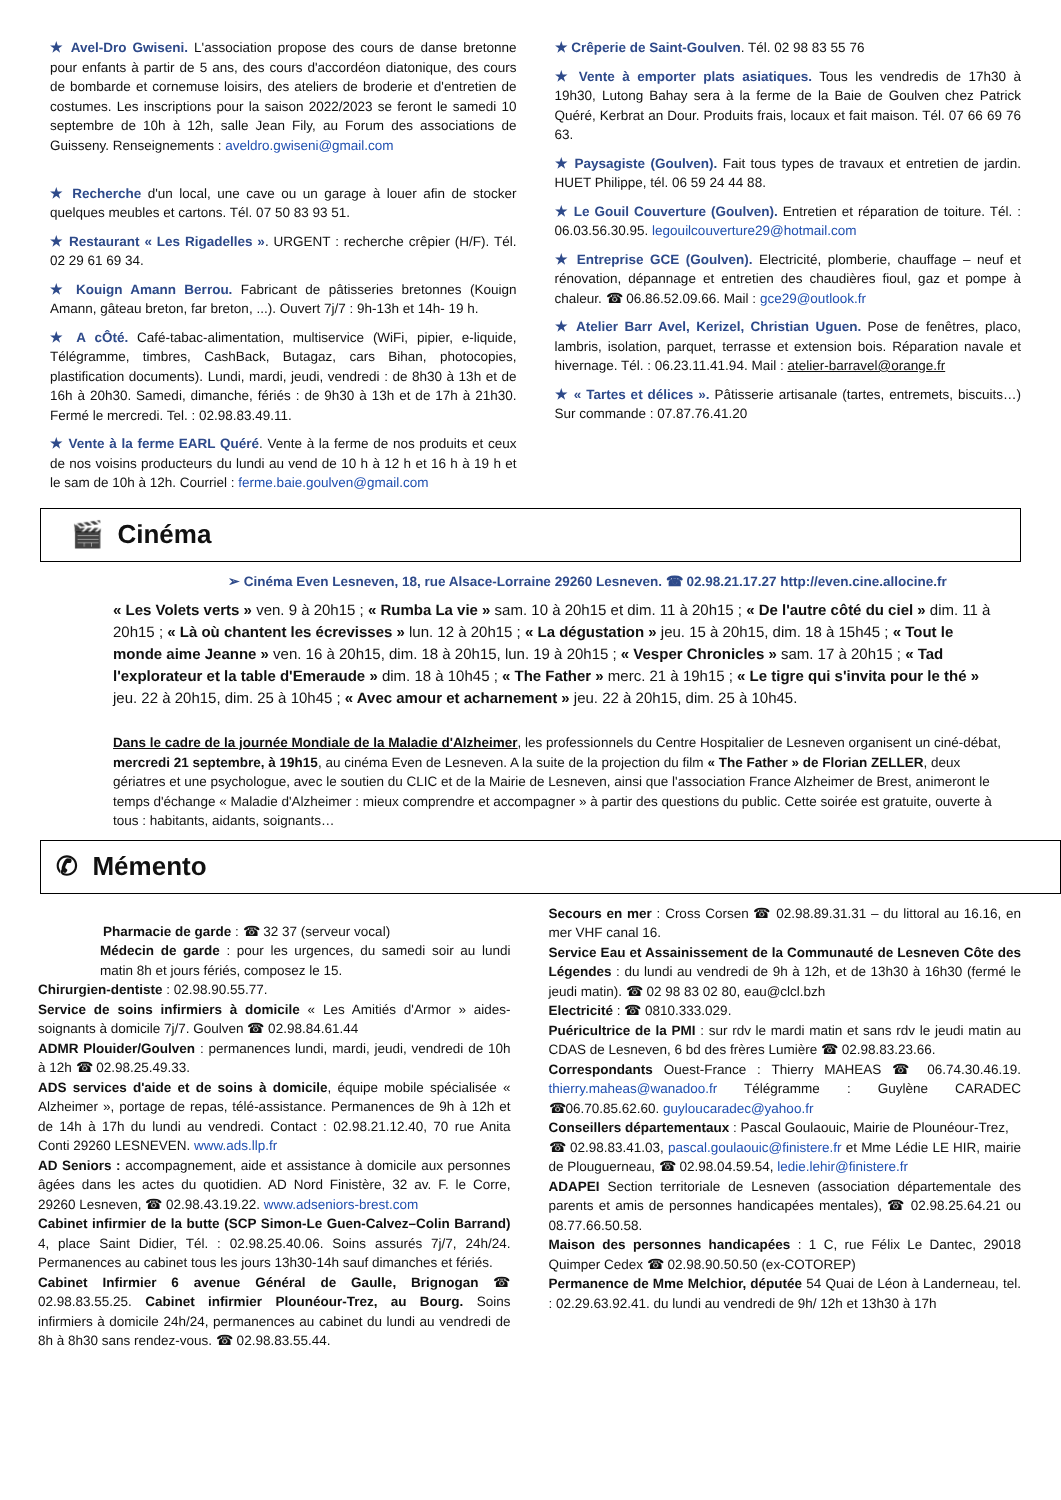★ Avel-Dro Gwiseni. L'association propose des cours de danse bretonne pour enfants à partir de 5 ans, des cours d'accordéon diatonique, des cours de bombarde et cornemuse loisirs, des ateliers de broderie et d'entretien de costumes. Les inscriptions pour la saison 2022/2023 se feront le samedi 10 septembre de 10h à 12h, salle Jean Fily, au Forum des associations de Guisseny. Renseignements : aveldro.gwiseni@gmail.com
★ Recherche d'un local, une cave ou un garage à louer afin de stocker quelques meubles et cartons. Tél. 07 50 83 93 51.
★ Restaurant « Les Rigadelles ». URGENT : recherche crêpier (H/F). Tél. 02 29 61 69 34.
★ Kouign Amann Berrou. Fabricant de pâtisseries bretonnes (Kouign Amann, gâteau breton, far breton, ...). Ouvert 7j/7 : 9h-13h et 14h- 19 h.
★ A cÔté. Café-tabac-alimentation, multiservice (WiFi, pipier, e-liquide, Télégramme, timbres, CashBack, Butagaz, cars Bihan, photocopies, plastification documents). Lundi, mardi, jeudi, vendredi : de 8h30 à 13h et de 16h à 20h30. Samedi, dimanche, fériés : de 9h30 à 13h et de 17h à 21h30. Fermé le mercredi. Tel. : 02.98.83.49.11.
★ Vente à la ferme EARL Quéré. Vente à la ferme de nos produits et ceux de nos voisins producteurs du lundi au vend de 10 h à 12 h et 16 h à 19 h et le sam de 10h à 12h. Courriel : ferme.baie.goulven@gmail.com
★ Crêperie de Saint-Goulven. Tél. 02 98 83 55 76
★ Vente à emporter plats asiatiques. Tous les vendredis de 17h30 à 19h30, Lutong Bahay sera à la ferme de la Baie de Goulven chez Patrick Quéré, Kerbrat an Dour. Produits frais, locaux et fait maison. Tél. 07 66 69 76 63.
★ Paysagiste (Goulven). Fait tous types de travaux et entretien de jardin. HUET Philippe, tél. 06 59 24 44 88.
★ Le Gouil Couverture (Goulven). Entretien et réparation de toiture. Tél. : 06.03.56.30.95. legouilcouverture29@hotmail.com
★ Entreprise GCE (Goulven). Electricité, plomberie, chauffage – neuf et rénovation, dépannage et entretien des chaudières fioul, gaz et pompe à chaleur. ☎ 06.86.52.09.66. Mail : gce29@outlook.fr
★ Atelier Barr Avel, Kerizel, Christian Uguen. Pose de fenêtres, placo, lambris, isolation, parquet, terrasse et extension bois. Réparation navale et hivernage. Tél. : 06.23.11.41.94. Mail : atelier-barravel@orange.fr
★ « Tartes et délices ». Pâtisserie artisanale (tartes, entremets, biscuits…) Sur commande : 07.87.76.41.20
🎬 Cinéma
➢ Cinéma Even Lesneven, 18, rue Alsace-Lorraine 29260 Lesneven. ☎ 02.98.21.17.27 http://even.cine.allocine.fr
« Les Volets verts » ven. 9 à 20h15 ; « Rumba La vie » sam. 10 à 20h15 et dim. 11 à 20h15 ; « De l'autre côté du ciel » dim. 11 à 20h15 ; « Là où chantent les écrevisses » lun. 12 à 20h15 ; « La dégustation » jeu. 15 à 20h15, dim. 18 à 15h45 ; « Tout le monde aime Jeanne » ven. 16 à 20h15, dim. 18 à 20h15, lun. 19 à 20h15 ; « Vesper Chronicles » sam. 17 à 20h15 ; « Tad l'explorateur et la table d'Emeraude » dim. 18 à 10h45 ; « The Father » merc. 21 à 19h15 ; « Le tigre qui s'invita pour le thé » jeu. 22 à 20h15, dim. 25 à 10h45 ; « Avec amour et acharnement » jeu. 22 à 20h15, dim. 25 à 10h45.
Dans le cadre de la journée Mondiale de la Maladie d'Alzheimer, les professionnels du Centre Hospitalier de Lesneven organisent un ciné-débat, mercredi 21 septembre, à 19h15, au cinéma Even de Lesneven. A la suite de la projection du film « The Father » de Florian ZELLER, deux gériatres et une psychologue, avec le soutien du CLIC et de la Mairie de Lesneven, ainsi que l'association France Alzheimer de Brest, animeront le temps d'échange « Maladie d'Alzheimer : mieux comprendre et accompagner » à partir des questions du public. Cette soirée est gratuite, ouverte à tous : habitants, aidants, soignants…
✆ Mémento
Pharmacie de garde : ☎ 32 37 (serveur vocal)
Médecin de garde : pour les urgences, du samedi soir au lundi matin 8h et jours fériés, composez le 15.
Chirurgien-dentiste : 02.98.90.55.77.
Service de soins infirmiers à domicile « Les Amitiés d'Armor » aides-soignants à domicile 7j/7. Goulven ☎ 02.98.84.61.44
ADMR Plouider/Goulven : permanences lundi, mardi, jeudi, vendredi de 10h à 12h ☎ 02.98.25.49.33.
ADS services d'aide et de soins à domicile, équipe mobile spécialisée « Alzheimer », portage de repas, télé-assistance. Permanences de 9h à 12h et de 14h à 17h du lundi au vendredi. Contact : 02.98.21.12.40, 70 rue Anita Conti 29260 LESNEVEN. www.ads.llp.fr
AD Seniors : accompagnement, aide et assistance à domicile aux personnes âgées dans les actes du quotidien. AD Nord Finistère, 32 av. F. le Corre, 29260 Lesneven, ☎ 02.98.43.19.22. www.adseniors-brest.com
Cabinet infirmier de la butte (SCP Simon-Le Guen-Calvez–Colin Barrand) 4, place Saint Didier, Tél. : 02.98.25.40.06. Soins assurés 7j/7, 24h/24. Permanences au cabinet tous les jours 13h30-14h sauf dimanches et fériés.
Cabinet Infirmier 6 avenue Général de Gaulle, Brignogan ☎ 02.98.83.55.25. Cabinet infirmier Plounéour-Trez, au Bourg. Soins infirmiers à domicile 24h/24, permanences au cabinet du lundi au vendredi de 8h à 8h30 sans rendez-vous. ☎ 02.98.83.55.44.
Secours en mer : Cross Corsen ☎ 02.98.89.31.31 – du littoral au 16.16, en mer VHF canal 16.
Service Eau et Assainissement de la Communauté de Lesneven Côte des Légendes : du lundi au vendredi de 9h à 12h, et de 13h30 à 16h30 (fermé le jeudi matin). ☎ 02 98 83 02 80, eau@clcl.bzh
Electricité : ☎ 0810.333.029.
Puéricultrice de la PMI : sur rdv le mardi matin et sans rdv le jeudi matin au CDAS de Lesneven, 6 bd des frères Lumière ☎ 02.98.83.23.66.
Correspondants Ouest-France : Thierry MAHEAS ☎ 06.74.30.46.19. thierry.maheas@wanadoo.fr Télégramme : Guylène CARADEC ☎06.70.85.62.60. guyloucaradec@yahoo.fr
Conseillers départementaux : Pascal Goulaouic, Mairie de Plounéour-Trez,
☎ 02.98.83.41.03, pascal.goulaouic@finistere.fr et Mme Lédie LE HIR, mairie de Plouguerneau, ☎ 02.98.04.59.54, ledie.lehir@finistere.fr
ADAPEI Section territoriale de Lesneven (association départementale des parents et amis de personnes handicapées mentales), ☎ 02.98.25.64.21 ou 08.77.66.50.58.
Maison des personnes handicapées : 1 C, rue Félix Le Dantec, 29018 Quimper Cedex ☎ 02.98.90.50.50 (ex-COTOREP)
Permanence de Mme Melchior, députée 54 Quai de Léon à Landerneau, tel. : 02.29.63.92.41. du lundi au vendredi de 9h/ 12h et 13h30 à 17h